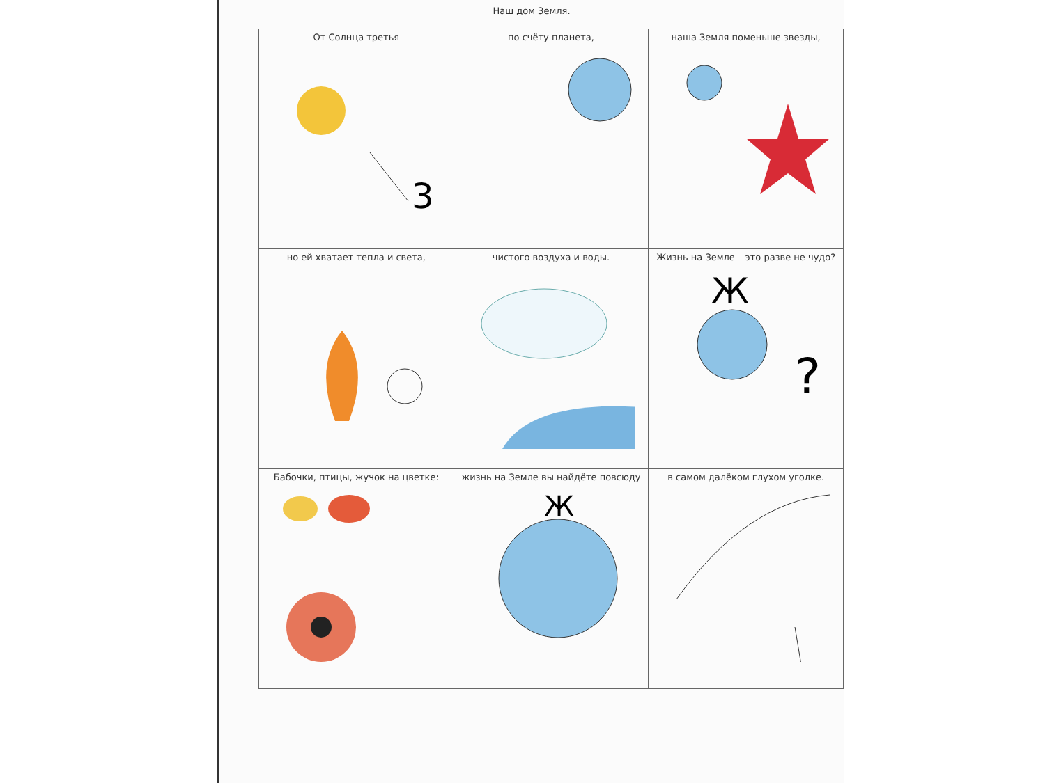Наш дом Земля.
| От Солнца третья 3 | по счёту планета, | наша Земля поменьше звезды, |
| но ей хватает тепла и света, | чистого воздуха и воды. | Жизнь на Земле – это разве не чудо? Ж ? |
| Бабочки, птицы, жучок на цветке: | жизнь на Земле вы найдёте повсюду Ж | в самом далёком глухом уголке. |